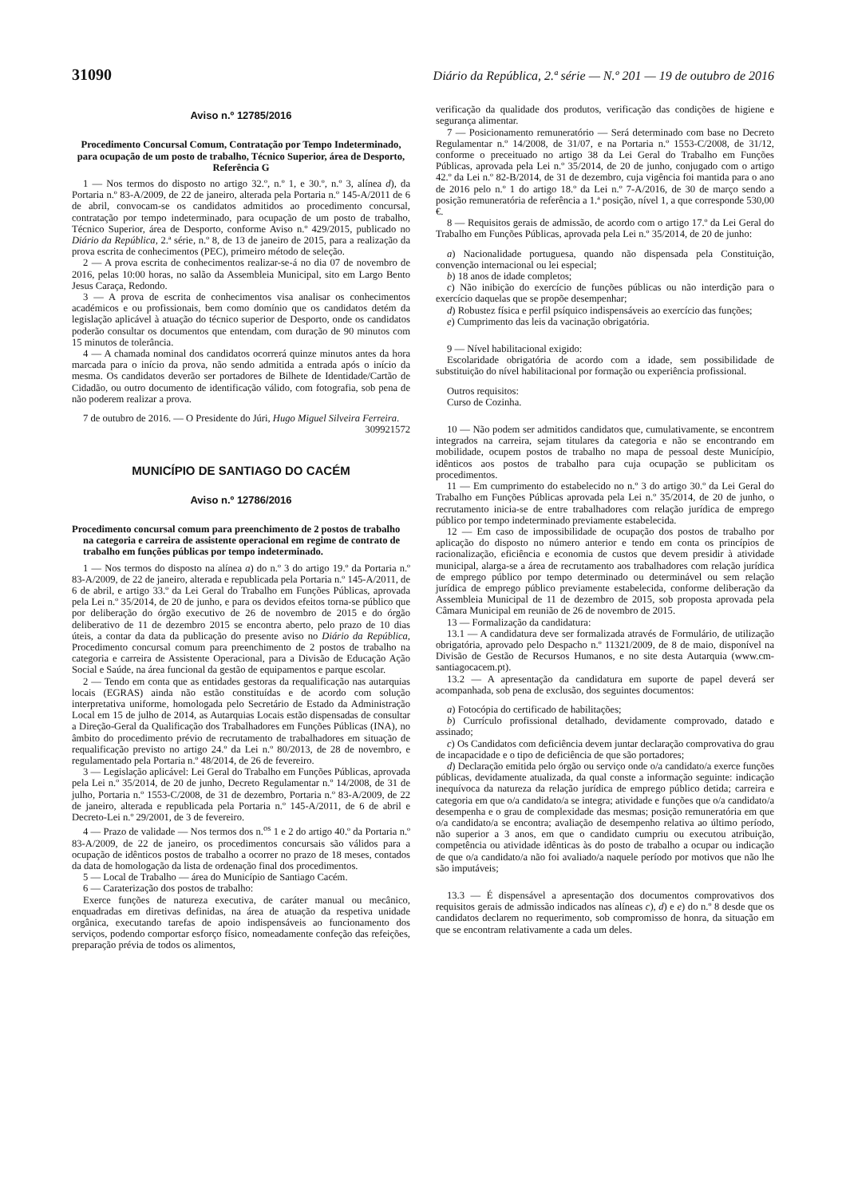31090 Diário da República, 2.ª série — N.º 201 — 19 de outubro de 2016
Aviso n.º 12785/2016
Procedimento Concursal Comum, Contratação por Tempo Indeterminado, para ocupação de um posto de trabalho, Técnico Superior, área de Desporto, Referência G
1 — Nos termos do disposto no artigo 32.º, n.º 1, e 30.º, n.º 3, alínea d), da Portaria n.º 83-A/2009, de 22 de janeiro, alterada pela Portaria n.º 145-A/2011 de 6 de abril, convocam-se os candidatos admitidos ao procedimento concursal, contratação por tempo indeterminado, para ocupação de um posto de trabalho, Técnico Superior, área de Desporto, conforme Aviso n.º 429/2015, publicado no Diário da República, 2.ª série, n.º 8, de 13 de janeiro de 2015, para a realização da prova escrita de conhecimentos (PEC), primeiro método de seleção.
2 — A prova escrita de conhecimentos realizar-se-á no dia 07 de novembro de 2016, pelas 10:00 horas, no salão da Assembleia Municipal, sito em Largo Bento Jesus Caraça, Redondo.
3 — A prova de escrita de conhecimentos visa analisar os conhecimentos académicos e ou profissionais, bem como domínio que os candidatos detém da legislação aplicável à atuação do técnico superior de Desporto, onde os candidatos poderão consultar os documentos que entendam, com duração de 90 minutos com 15 minutos de tolerância.
4 — A chamada nominal dos candidatos ocorrerá quinze minutos antes da hora marcada para o início da prova, não sendo admitida a entrada após o início da mesma. Os candidatos deverão ser portadores de Bilhete de Identidade/Cartão de Cidadão, ou outro documento de identificação válido, com fotografia, sob pena de não poderem realizar a prova.
7 de outubro de 2016. — O Presidente do Júri, Hugo Miguel Silveira Ferreira.
309921572
MUNICÍPIO DE SANTIAGO DO CACÉM
Aviso n.º 12786/2016
Procedimento concursal comum para preenchimento de 2 postos de trabalho na categoria e carreira de assistente operacional em regime de contrato de trabalho em funções públicas por tempo indeterminado.
1 — Nos termos do disposto na alínea a) do n.º 3 do artigo 19.º da Portaria n.º 83-A/2009, de 22 de janeiro, alterada e republicada pela Portaria n.º 145-A/2011, de 6 de abril, e artigo 33.º da Lei Geral do Trabalho em Funções Públicas, aprovada pela Lei n.º 35/2014, de 20 de junho, e para os devidos efeitos torna-se público que por deliberação do órgão executivo de 26 de novembro de 2015 e do órgão deliberativo de 11 de dezembro 2015 se encontra aberto, pelo prazo de 10 dias úteis, a contar da data da publicação do presente aviso no Diário da República, Procedimento concursal comum para preenchimento de 2 postos de trabalho na categoria e carreira de Assistente Operacional, para a Divisão de Educação Ação Social e Saúde, na área funcional da gestão de equipamentos e parque escolar.
2 — Tendo em conta que as entidades gestoras da requalificação nas autarquias locais (EGRAS) ainda não estão constituídas e de acordo com solução interpretativa uniforme, homologada pelo Secretário de Estado da Administração Local em 15 de julho de 2014, as Autarquias Locais estão dispensadas de consultar a Direção-Geral da Qualificação dos Trabalhadores em Funções Públicas (INA), no âmbito do procedimento prévio de recrutamento de trabalhadores em situação de requalificação previsto no artigo 24.º da Lei n.º 80/2013, de 28 de novembro, e regulamentado pela Portaria n.º 48/2014, de 26 de fevereiro.
3 — Legislação aplicável: Lei Geral do Trabalho em Funções Públicas, aprovada pela Lei n.º 35/2014, de 20 de junho, Decreto Regulamentar n.º 14/2008, de 31 de julho, Portaria n.º 1553-C/2008, de 31 de dezembro, Portaria n.º 83-A/2009, de 22 de janeiro, alterada e republicada pela Portaria n.º 145-A/2011, de 6 de abril e Decreto-Lei n.º 29/2001, de 3 de fevereiro.
4 — Prazo de validade — Nos termos dos n.<sup>os</sup> 1 e 2 do artigo 40.º da Portaria n.º 83-A/2009, de 22 de janeiro, os procedimentos concursais são válidos para a ocupação de idênticos postos de trabalho a ocorrer no prazo de 18 meses, contados da data de homologação da lista de ordenação final dos procedimentos.
5 — Local de Trabalho — área do Município de Santiago Cacém.
6 — Caraterização dos postos de trabalho:
Exerce funções de natureza executiva, de caráter manual ou mecânico, enquadradas em diretivas definidas, na área de atuação da respetiva unidade orgânica, executando tarefas de apoio indispensáveis ao funcionamento dos serviços, podendo comportar esforço físico, nomeadamente confeção das refeições, preparação prévia de todos os alimentos,
verificação da qualidade dos produtos, verificação das condições de higiene e segurança alimentar.
7 — Posicionamento remuneratório — Será determinado com base no Decreto Regulamentar n.º 14/2008, de 31/07, e na Portaria n.º 1553-C/2008, de 31/12, conforme o preceituado no artigo 38 da Lei Geral do Trabalho em Funções Públicas, aprovada pela Lei n.º 35/2014, de 20 de junho, conjugado com o artigo 42.º da Lei n.º 82-B/2014, de 31 de dezembro, cuja vigência foi mantida para o ano de 2016 pelo n.º 1 do artigo 18.º da Lei n.º 7-A/2016, de 30 de março sendo a posição remuneratória de referência a 1.ª posição, nível 1, a que corresponde 530,00 €.
8 — Requisitos gerais de admissão, de acordo com o artigo 17.º da Lei Geral do Trabalho em Funções Públicas, aprovada pela Lei n.º 35/2014, de 20 de junho:
a) Nacionalidade portuguesa, quando não dispensada pela Constituição, convenção internacional ou lei especial;
b) 18 anos de idade completos;
c) Não inibição do exercício de funções públicas ou não interdição para o exercício daquelas que se propõe desempenhar;
d) Robustez física e perfil psíquico indispensáveis ao exercício das funções;
e) Cumprimento das leis da vacinação obrigatória.
9 — Nível habilitacional exigido:
Escolaridade obrigatória de acordo com a idade, sem possibilidade de substituição do nível habilitacional por formação ou experiência profissional.
Outros requisitos:
Curso de Cozinha.
10 — Não podem ser admitidos candidatos que, cumulativamente, se encontrem integrados na carreira, sejam titulares da categoria e não se encontrando em mobilidade, ocupem postos de trabalho no mapa de pessoal deste Município, idênticos aos postos de trabalho para cuja ocupação se publicitam os procedimentos.
11 — Em cumprimento do estabelecido no n.º 3 do artigo 30.º da Lei Geral do Trabalho em Funções Públicas aprovada pela Lei n.º 35/2014, de 20 de junho, o recrutamento inicia-se de entre trabalhadores com relação jurídica de emprego público por tempo indeterminado previamente estabelecida.
12 — Em caso de impossibilidade de ocupação dos postos de trabalho por aplicação do disposto no número anterior e tendo em conta os princípios de racionalização, eficiência e economia de custos que devem presidir à atividade municipal, alarga-se a área de recrutamento aos trabalhadores com relação jurídica de emprego público por tempo determinado ou determinável ou sem relação jurídica de emprego público previamente estabelecida, conforme deliberação da Assembleia Municipal de 11 de dezembro de 2015, sob proposta aprovada pela Câmara Municipal em reunião de 26 de novembro de 2015.
13 — Formalização da candidatura:
13.1 — A candidatura deve ser formalizada através de Formulário, de utilização obrigatória, aprovado pelo Despacho n.º 11321/2009, de 8 de maio, disponível na Divisão de Gestão de Recursos Humanos, e no site desta Autarquia (www.cm-santiagocacem.pt).
13.2 — A apresentação da candidatura em suporte de papel deverá ser acompanhada, sob pena de exclusão, dos seguintes documentos:
a) Fotocópia do certificado de habilitações;
b) Currículo profissional detalhado, devidamente comprovado, datado e assinado;
c) Os Candidatos com deficiência devem juntar declaração comprovativa do grau de incapacidade e o tipo de deficiência de que são portadores;
d) Declaração emitida pelo órgão ou serviço onde o/a candidato/a exerce funções públicas, devidamente atualizada, da qual conste a informação seguinte: indicação inequívoca da natureza da relação jurídica de emprego público detida; carreira e categoria em que o/a candidato/a se integra; atividade e funções que o/a candidato/a desempenha e o grau de complexidade das mesmas; posição remuneratória em que o/a candidato/a se encontra; avaliação de desempenho relativa ao último período, não superior a 3 anos, em que o candidato cumpriu ou executou atribuição, competência ou atividade idênticas às do posto de trabalho a ocupar ou indicação de que o/a candidato/a não foi avaliado/a naquele período por motivos que não lhe são imputáveis;
13.3 — É dispensável a apresentação dos documentos comprovativos dos requisitos gerais de admissão indicados nas alíneas c), d) e e) do n.º 8 desde que os candidatos declarem no requerimento, sob compromisso de honra, da situação em que se encontram relativamente a cada um deles.